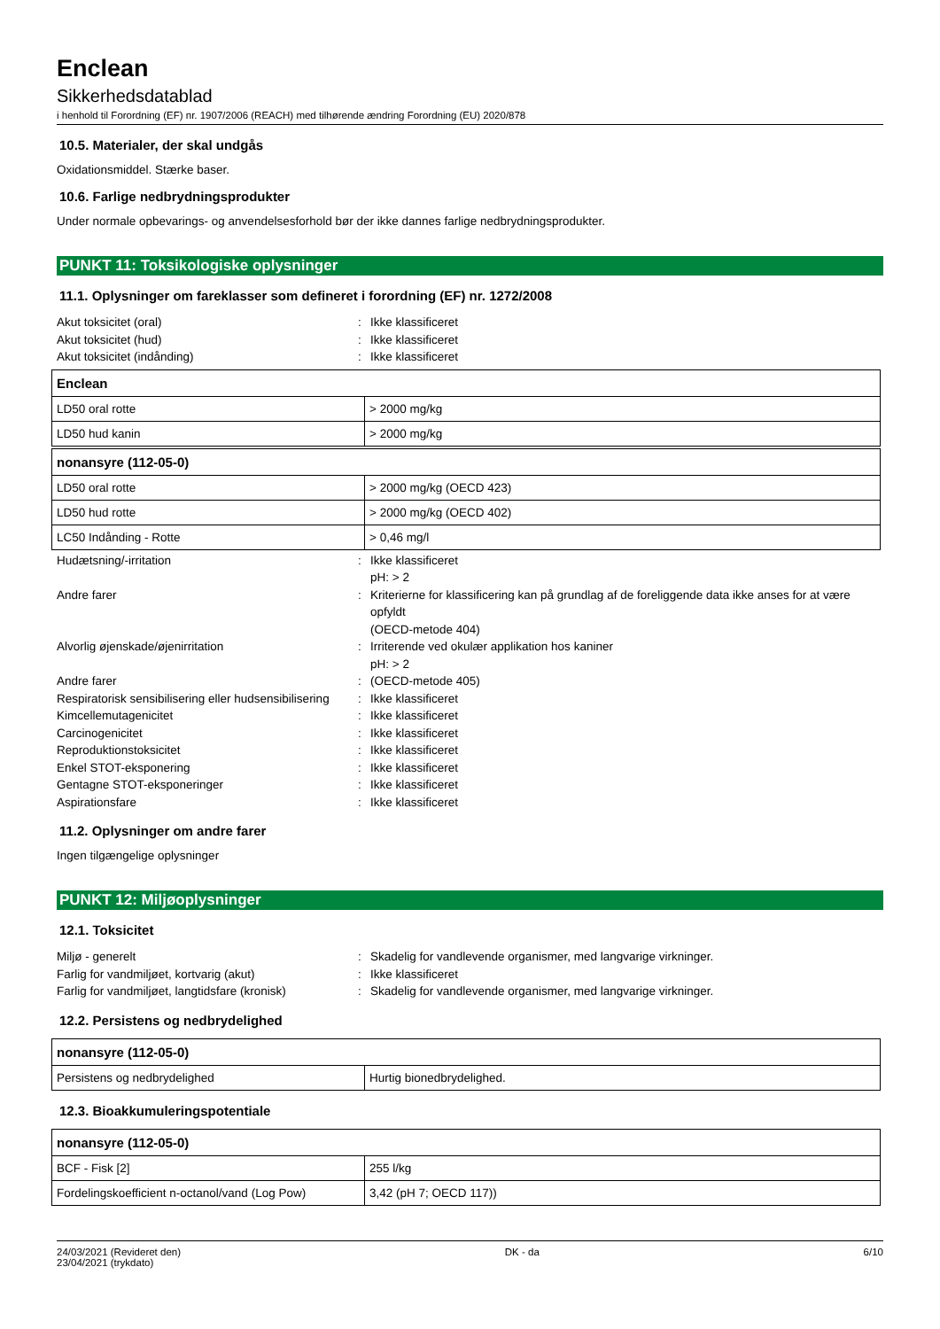Enclean
Sikkerhedsdatablad
i henhold til Forordning (EF) nr. 1907/2006 (REACH) med tilhørende ændring Forordning (EU) 2020/878
10.5. Materialer, der skal undgås
Oxidationsmiddel. Stærke baser.
10.6. Farlige nedbrydningsprodukter
Under normale opbevarings- og anvendelsesforhold bør der ikke dannes farlige nedbrydningsprodukter.
PUNKT 11: Toksikologiske oplysninger
11.1. Oplysninger om fareklasser som defineret i forordning (EF) nr. 1272/2008
Akut toksicitet (oral): Ikke klassificeret Akut toksicitet (hud): Ikke klassificeret Akut toksicitet (indånding): Ikke klassificeret
| Enclean | |
| --- | --- |
| LD50 oral rotte | > 2000 mg/kg |
| LD50 hud kanin | > 2000 mg/kg |
| nonansyre (112-05-0) | |
| --- | --- |
| LD50 oral rotte | > 2000 mg/kg (OECD 423) |
| LD50 hud rotte | > 2000 mg/kg (OECD 402) |
| LC50 Indånding - Rotte | > 0,46 mg/l |
Hudætsning/-irritation: Ikke klassificeret
pH: > 2 Andre farer: Kriterierne for klassificering kan på grundlag af de foreliggende data ikke anses for at være opfyldt
(OECD-metode 404) Alvorlig øjenskade/øjenirritation: Irriterende ved okulær applikation hos kaniner
pH: > 2 Andre farer: (OECD-metode 405) Respiratorisk sensibilisering eller hudsensibilisering: Ikke klassificeret Kimcellemutagenicitet: Ikke klassificeret Carcinogenicitet: Ikke klassificeret Reproduktionstoksicitet: Ikke klassificeret Enkel STOT-eksponering: Ikke klassificeret Gentagne STOT-eksponeringer: Ikke klassificeret Aspirationsfare: Ikke klassificeret
11.2. Oplysninger om andre farer
Ingen tilgængelige oplysninger
PUNKT 12: Miljøoplysninger
12.1. Toksicitet
Miljø - generelt: Skadelig for vandlevende organismer, med langvarige virkninger. Farlig for vandmiljøet, kortvarig (akut): Ikke klassificeret Farlig for vandmiljøet, langtidsfare (kronisk): Skadelig for vandlevende organismer, med langvarige virkninger.
12.2. Persistens og nedbrydelighed
| nonansyre (112-05-0) | |
| --- | --- |
| Persistens og nedbrydelighed | Hurtig bionedbrydelighed. |
12.3. Bioakkumuleringspotentiale
| nonansyre (112-05-0) | |
| --- | --- |
| BCF - Fisk [2] | 255 l/kg |
| Fordelingskoefficient n-octanol/vand (Log Pow) | 3,42 (pH 7; OECD 117)) |
24/03/2021 (Revideret den)
23/04/2021 (trykdato) DK - da 6/10